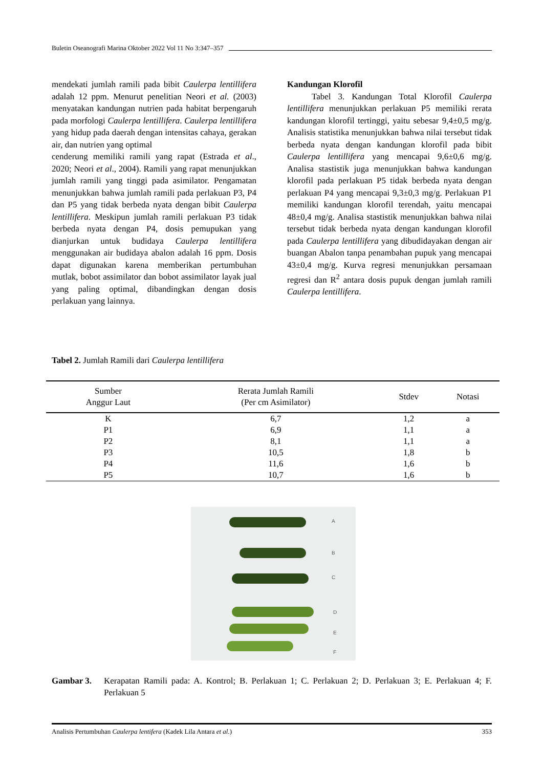Buletin Oseanografi Marina Oktober 2022 Vol 11 No 3:347–357
mendekati jumlah ramili pada bibit Caulerpa lentillifera adalah 12 ppm. Menurut penelitian Neori et al. (2003) menyatakan kandungan nutrien pada habitat berpengaruh pada morfologi Caulerpa lentillifera. Caulerpa lentillifera yang hidup pada daerah dengan intensitas cahaya, gerakan air, dan nutrien yang optimal
cenderung memiliki ramili yang rapat (Estrada et al., 2020; Neori et al., 2004). Ramili yang rapat menunjukkan jumlah ramili yang tinggi pada asimilator. Pengamatan menunjukkan bahwa jumlah ramili pada perlakuan P3, P4 dan P5 yang tidak berbeda nyata dengan bibit Caulerpa lentillifera. Meskipun jumlah ramili perlakuan P3 tidak berbeda nyata dengan P4, dosis pemupukan yang dianjurkan untuk budidaya Caulerpa lentillifera menggunakan air budidaya abalon adalah 16 ppm. Dosis dapat digunakan karena memberikan pertumbuhan mutlak, bobot assimilator dan bobot assimilator layak jual yang paling optimal, dibandingkan dengan dosis perlakuan yang lainnya.
Kandungan Klorofil
Tabel 3. Kandungan Total Klorofil Caulerpa lentillifera menunjukkan perlakuan P5 memiliki rerata kandungan klorofil tertinggi, yaitu sebesar 9,4±0,5 mg/g. Analisis statistika menunjukkan bahwa nilai tersebut tidak berbeda nyata dengan kandungan klorofil pada bibit Caulerpa lentillifera yang mencapai 9,6±0,6 mg/g. Analisa stastistik juga menunjukkan bahwa kandungan klorofil pada perlakuan P5 tidak berbeda nyata dengan perlakuan P4 yang mencapai 9,3±0,3 mg/g. Perlakuan P1 memiliki kandungan klorofil terendah, yaitu mencapai 48±0,4 mg/g. Analisa stastistik menunjukkan bahwa nilai tersebut tidak berbeda nyata dengan kandungan klorofil pada Caulerpa lentillifera yang dibudidayakan dengan air buangan Abalon tanpa penambahan pupuk yang mencapai 43±0,4 mg/g. Kurva regresi menunjukkan persamaan regresi dan R<sup>2</sup> antara dosis pupuk dengan jumlah ramili Caulerpa lentillifera.
Tabel 2. Jumlah Ramili dari Caulerpa lentillifera
| Sumber Anggur Laut | Rerata Jumlah Ramili (Per cm Asimilator) | Stdev | Notasi |
| --- | --- | --- | --- |
| K | 6,7 | 1,2 | a |
| P1 | 6,9 | 1,1 | a |
| P2 | 8,1 | 1,1 | a |
| P3 | 10,5 | 1,8 | b |
| P4 | 11,6 | 1,6 | b |
| P5 | 10,7 | 1,6 | b |
A
B
C
D
E
F
Gambar 3. Kerapatan Ramili pada: A. Kontrol; B. Perlakuan 1; C. Perlakuan 2; D. Perlakuan 3; E. Perlakuan 4; F. Perlakuan 5
Analisis Pertumbuhan Caulerpa lentifera (Kadek Lila Antara et al.) 353